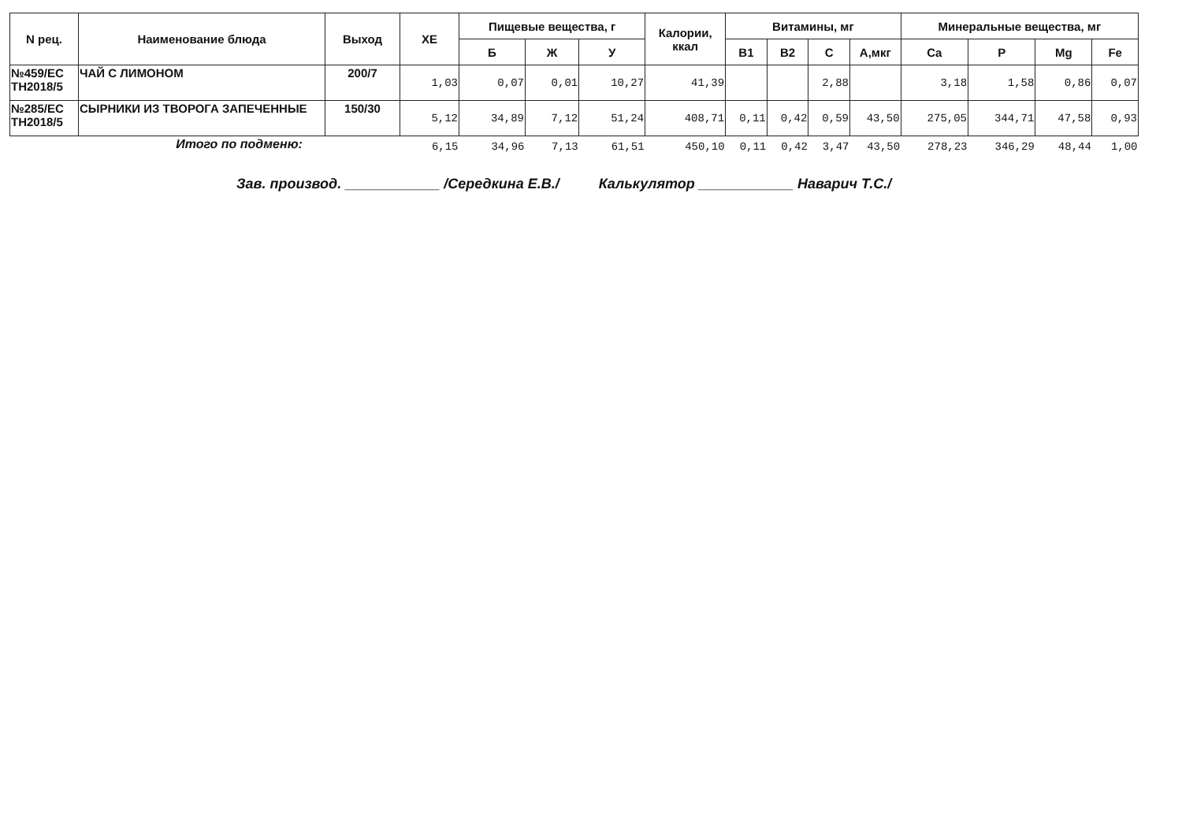| N рец. | Наименование блюда | Выход | ХЕ | Пищевые вещества, г | | | Калории, ккал | Витамины, мг | | | | Минеральные вещества, мг | | | |
| --- | --- | --- | --- | --- | --- | --- | --- | --- | --- | --- | --- | --- | --- | --- | --- |
| | | | | Б | Ж | У | | В1 | В2 | С | А,мкг | Ca | P | Mg | Fe |
| №459/ЕС ТН2018/5 | ЧАЙ С ЛИМОНОМ | 200/7 | 1,03 | 0,07 | 0,01 | 10,27 | 41,39 | | | 2,88 | | 3,18 | 1,58 | 0,86 | 0,07 |
| №285/ЕС ТН2018/5 | СЫРНИКИ ИЗ ТВОРОГА ЗАПЕЧЕННЫЕ | 150/30 | 5,12 | 34,89 | 7,12 | 51,24 | 408,71 | 0,11 | 0,42 | 0,59 | 43,50 | 275,05 | 344,71 | 47,58 | 0,93 |
| | Итого по подменю: | | 6,15 | 34,96 | 7,13 | 61,51 | 450,10 | 0,11 | 0,42 | 3,47 | 43,50 | 278,23 | 346,29 | 48,44 | 1,00 |
Зав. производ. ____________ /Середкина Е.В./ Калькулятор ____________ Наварич Т.С./